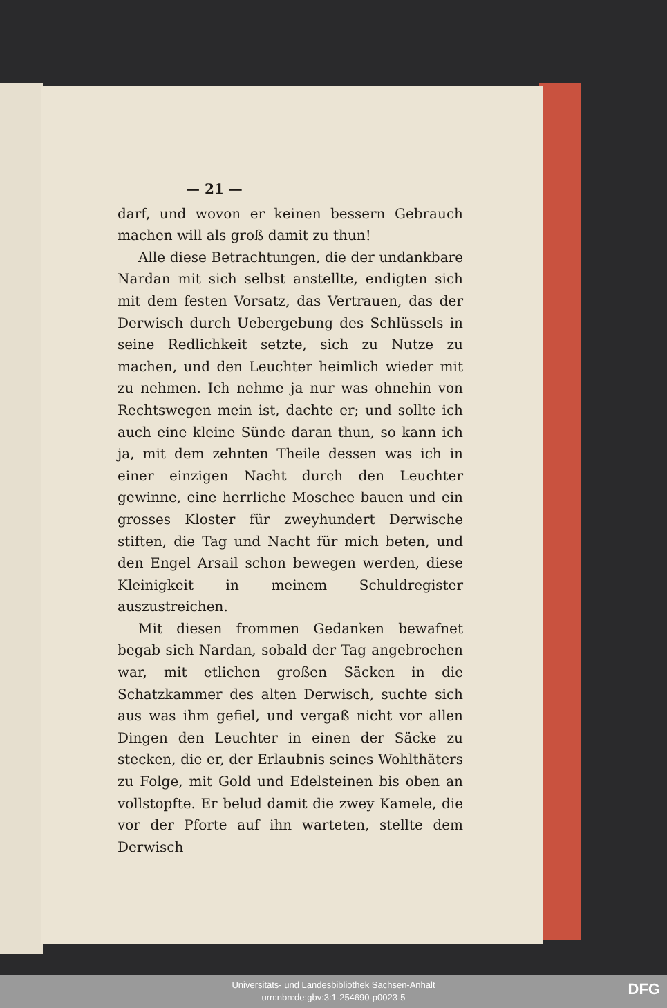— 21 —
darf, und wovon er keinen bessern Gebrauch machen will als groß damit zu thun!
Alle diese Betrachtungen, die der undankbare Nardan mit sich selbst anstellte, endigten sich mit dem festen Vorsatz, das Vertrauen, das der Derwisch durch Uebergebung des Schlüssels in seine Redlichkeit setzte, sich zu Nutze zu machen, und den Leuchter heimlich wieder mit zu nehmen. Ich nehme ja nur was ohnehin von Rechtswegen mein ist, dachte er; und sollte ich auch eine kleine Sünde daran thun, so kann ich ja, mit dem zehnten Theile dessen was ich in einer einzigen Nacht durch den Leuchter gewinne, eine herrliche Moschee bauen und ein grosses Kloster für zweyhundert Derwische stiften, die Tag und Nacht für mich beten, und den Engel Arsail schon bewegen werden, diese Kleinigkeit in meinem Schuldregister auszustreichen.
Mit diesen frommen Gedanken bewafnet begab sich Nardan, sobald der Tag angebrochen war, mit etlichen großen Säcken in die Schatzkammer des alten Derwisch, suchte sich aus was ihm gefiel, und vergaß nicht vor allen Dingen den Leuchter in einen der Säcke zu stecken, die er, der Erlaubnis seines Wohlthäters zu Folge, mit Gold und Edelsteinen bis oben an vollstopfte. Er belud damit die zwey Kamele, die vor der Pforte auf ihn warteten, stellte dem Derwisch
Universitäts- und Landesbibliothek Sachsen-Anhalt
urn:nbn:de:gbv:3:1-254690-p0023-5
DFG